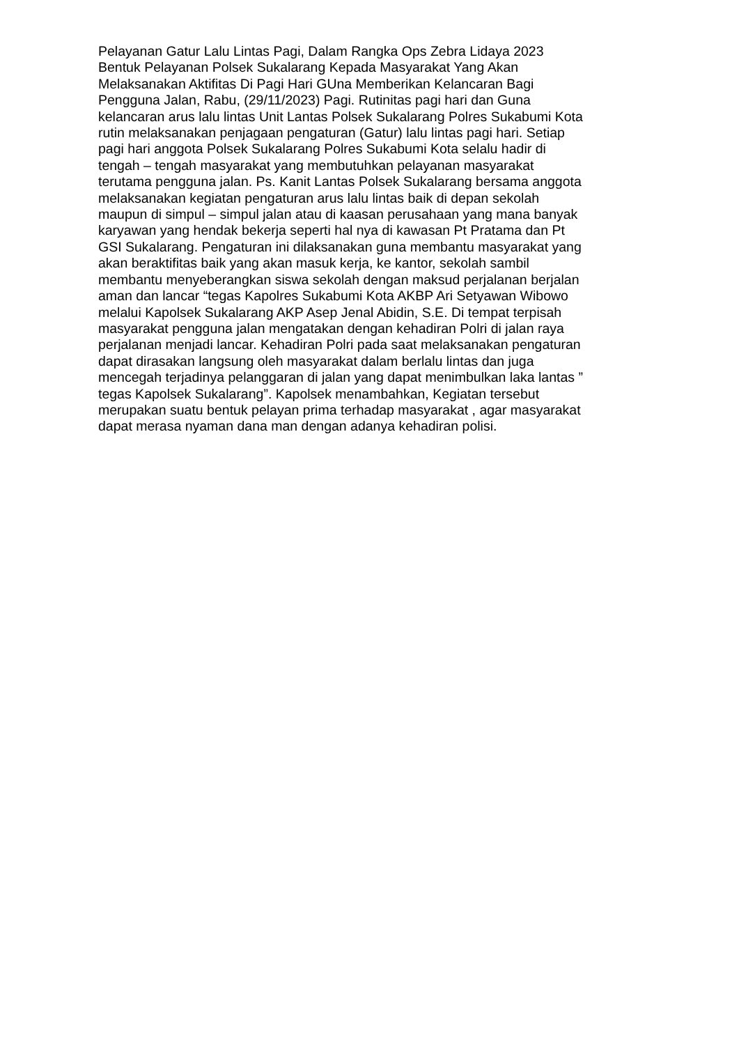Pelayanan Gatur Lalu Lintas Pagi, Dalam Rangka Ops Zebra Lidaya 2023
Bentuk Pelayanan Polsek Sukalarang Kepada Masyarakat Yang Akan
Melaksanakan Aktifitas Di Pagi Hari GUna Memberikan Kelancaran Bagi
Pengguna Jalan, Rabu, (29/11/2023) Pagi. Rutinitas pagi hari dan Guna
kelancaran arus lalu lintas Unit Lantas Polsek Sukalarang Polres Sukabumi Kota
rutin melaksanakan penjagaan pengaturan (Gatur) lalu lintas pagi hari. Setiap
pagi hari anggota Polsek Sukalarang Polres Sukabumi Kota selalu hadir di
tengah – tengah masyarakat yang membutuhkan pelayanan masyarakat
terutama pengguna jalan. Ps. Kanit Lantas Polsek Sukalarang bersama anggota
melaksanakan kegiatan pengaturan arus lalu lintas baik di depan sekolah
maupun di simpul – simpul jalan atau di kaasan perusahaan yang mana banyak
karyawan yang hendak bekerja seperti hal nya di kawasan Pt Pratama dan Pt
GSI Sukalarang. Pengaturan ini dilaksanakan guna membantu masyarakat yang
akan beraktifitas baik yang akan masuk kerja, ke kantor, sekolah sambil
membantu menyeberangkan siswa sekolah dengan maksud perjalanan berjalan
aman dan lancar “tegas Kapolres Sukabumi Kota AKBP Ari Setyawan Wibowo
melalui Kapolsek Sukalarang AKP Asep Jenal Abidin, S.E. Di tempat terpisah
masyarakat pengguna jalan mengatakan dengan kehadiran Polri di jalan raya
perjalanan menjadi lancar. Kehadiran Polri pada saat melaksanakan pengaturan
dapat dirasakan langsung oleh masyarakat dalam berlalu lintas dan juga
mencegah terjadinya pelanggaran di jalan yang dapat menimbulkan laka lantas ”
tegas Kapolsek Sukalarang”. Kapolsek menambahkan, Kegiatan tersebut
merupakan suatu bentuk pelayan prima terhadap masyarakat , agar masyarakat
dapat merasa nyaman dana man dengan adanya kehadiran polisi.